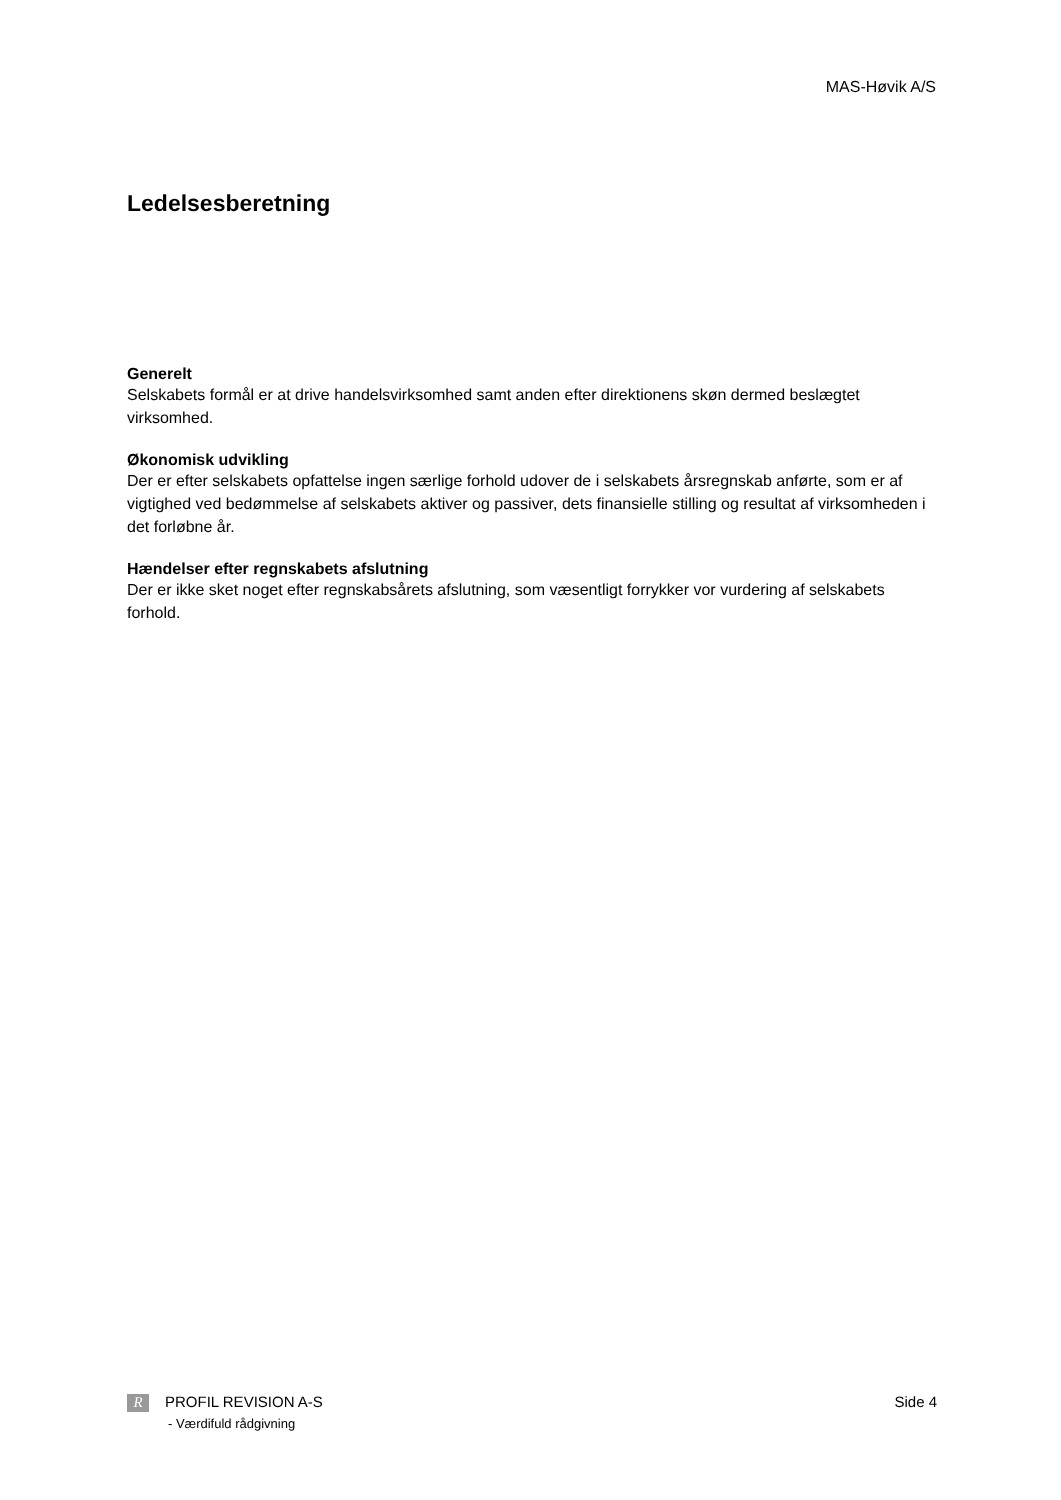MAS-Høvik A/S
Ledelsesberetning
Generelt
Selskabets formål er at drive handelsvirksomhed samt anden efter direktionens skøn dermed beslægtet virksomhed.
Økonomisk udvikling
Der er efter selskabets opfattelse ingen særlige forhold udover de i selskabets årsregnskab anførte, som er af vigtighed ved bedømmelse af selskabets aktiver og passiver, dets finansielle stilling og resultat af virksomheden i det forløbne år.
Hændelser efter regnskabets afslutning
Der er ikke sket noget efter regnskabsårets afslutning, som væsentligt forrykker vor vurdering af selskabets forhold.
R PROFIL REVISION A-S
- Værdifuld rådgivning
Side 4